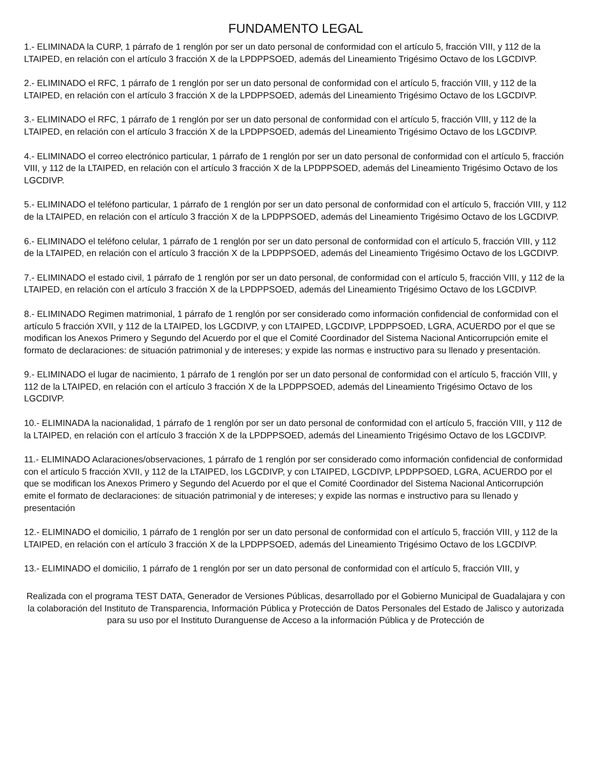FUNDAMENTO LEGAL
1.- ELIMINADA la CURP, 1 párrafo de 1 renglón por ser un dato personal de conformidad con el artículo 5, fracción VIII, y 112 de la LTAIPED, en relación con el artículo 3 fracción X de la LPDPPSOED, además del Lineamiento Trigésimo Octavo de los LGCDIVP.
2.- ELIMINADO el RFC, 1 párrafo de 1 renglón por ser un dato personal de conformidad con el artículo 5, fracción VIII, y 112 de la LTAIPED, en relación con el artículo 3 fracción X de la LPDPPSOED, además del Lineamiento Trigésimo Octavo de los LGCDIVP.
3.- ELIMINADO el RFC, 1 párrafo de 1 renglón por ser un dato personal de conformidad con el artículo 5, fracción VIII, y 112 de la LTAIPED, en relación con el artículo 3 fracción X de la LPDPPSOED, además del Lineamiento Trigésimo Octavo de los LGCDIVP.
4.- ELIMINADO el correo electrónico particular, 1 párrafo de 1 renglón por ser un dato personal de conformidad con el artículo 5, fracción VIII, y 112 de la LTAIPED, en relación con el artículo 3 fracción X de la LPDPPSOED, además del Lineamiento Trigésimo Octavo de los LGCDIVP.
5.- ELIMINADO el teléfono particular, 1 párrafo de 1 renglón por ser un dato personal de conformidad con el artículo 5, fracción VIII, y 112 de la LTAIPED, en relación con el artículo 3 fracción X de la LPDPPSOED, además del Lineamiento Trigésimo Octavo de los LGCDIVP.
6.- ELIMINADO el teléfono celular, 1 párrafo de 1 renglón por ser un dato personal de conformidad con el artículo 5, fracción VIII, y 112 de la LTAIPED, en relación con el artículo 3 fracción X de la LPDPPSOED, además del Lineamiento Trigésimo Octavo de los LGCDIVP.
7.- ELIMINADO el estado civil, 1 párrafo de 1 renglón por ser un dato personal, de conformidad con el artículo 5, fracción VIII, y 112 de la LTAIPED, en relación con el artículo 3 fracción X de la LPDPPSOED, además del Lineamiento Trigésimo Octavo de los LGCDIVP.
8.- ELIMINADO Regimen matrimonial, 1 párrafo de 1 renglón por ser considerado como información confidencial de conformidad con el artículo 5 fracción XVII, y 112 de la LTAIPED, los LGCDIVP, y con LTAIPED, LGCDIVP, LPDPPSOED, LGRA, ACUERDO por el que se modifican los Anexos Primero y Segundo del Acuerdo por el que el Comité Coordinador del Sistema Nacional Anticorrupción emite el formato de declaraciones: de situación patrimonial y de intereses; y expide las normas e instructivo para su llenado y presentación.
9.- ELIMINADO el lugar de nacimiento, 1 párrafo de 1 renglón por ser un dato personal de conformidad con el artículo 5, fracción VIII, y 112 de la LTAIPED, en relación con el artículo 3 fracción X de la LPDPPSOED, además del Lineamiento Trigésimo Octavo de los LGCDIVP.
10.- ELIMINADA la nacionalidad, 1 párrafo de 1 renglón por ser un dato personal de conformidad con el artículo 5, fracción VIII, y 112 de la LTAIPED, en relación con el artículo 3 fracción X de la LPDPPSOED, además del Lineamiento Trigésimo Octavo de los LGCDIVP.
11.- ELIMINADO Aclaraciones/observaciones, 1 párrafo de 1 renglón por ser considerado como información confidencial de conformidad con el artículo 5 fracción XVII, y 112 de la LTAIPED, los LGCDIVP, y con LTAIPED, LGCDIVP, LPDPPSOED, LGRA, ACUERDO por el que se modifican los Anexos Primero y Segundo del Acuerdo por el que el Comité Coordinador del Sistema Nacional Anticorrupción emite el formato de declaraciones: de situación patrimonial y de intereses; y expide las normas e instructivo para su llenado y presentación
12.- ELIMINADO el domicilio, 1 párrafo de 1 renglón por ser un dato personal de conformidad con el artículo 5, fracción VIII, y 112 de la LTAIPED, en relación con el artículo 3 fracción X de la LPDPPSOED, además del Lineamiento Trigésimo Octavo de los LGCDIVP.
13.- ELIMINADO el domicilio, 1 párrafo de 1 renglón por ser un dato personal de conformidad con el artículo 5, fracción VIII, y
Realizada con el programa TEST DATA, Generador de Versiones Públicas, desarrollado por el Gobierno Municipal de Guadalajara y con la colaboración del Instituto de Transparencia, Información Pública y Protección de Datos Personales del Estado de Jalisco y autorizada para su uso por el Instituto Duranguense de Acceso a la información Pública y de Protección de